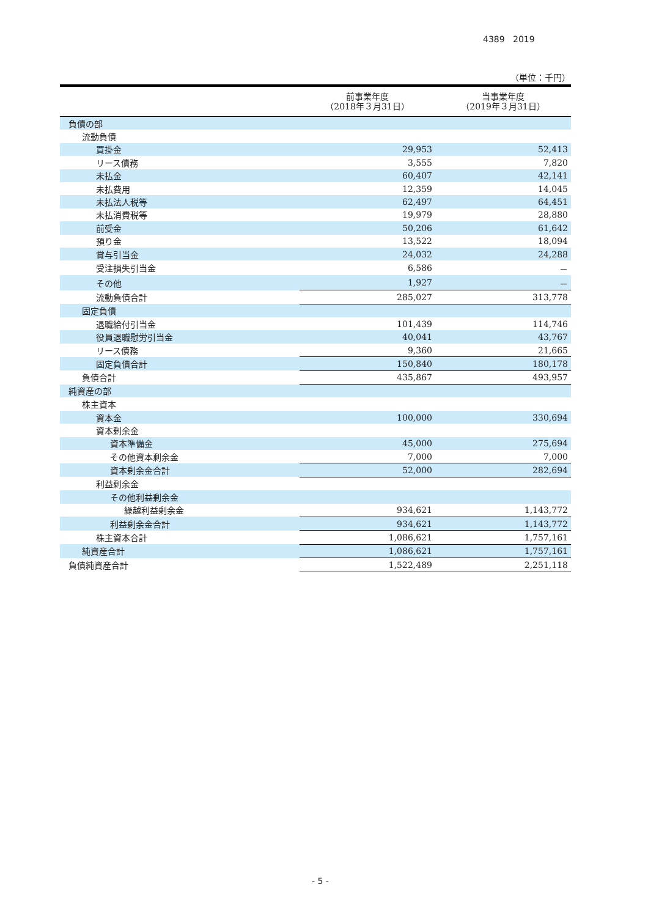4389 2019
（単位：千円）
| | 前事業年度 （2018年３月31日） | 当事業年度 （2019年３月31日） |
| --- | --- | --- |
| 負債の部 | | |
| 流動負債 | | |
| 買掛金 | 29,953 | 52,413 |
| リース債務 | 3,555 | 7,820 |
| 未払金 | 60,407 | 42,141 |
| 未払費用 | 12,359 | 14,045 |
| 未払法人税等 | 62,497 | 64,451 |
| 未払消費税等 | 19,979 | 28,880 |
| 前受金 | 50,206 | 61,642 |
| 預り金 | 13,522 | 18,094 |
| 賞与引当金 | 24,032 | 24,288 |
| 受注損失引当金 | 6,586 | － |
| その他 | 1,927 | － |
| 流動負債合計 | 285,027 | 313,778 |
| 固定負債 | | |
| 退職給付引当金 | 101,439 | 114,746 |
| 役員退職慰労引当金 | 40,041 | 43,767 |
| リース債務 | 9,360 | 21,665 |
| 固定負債合計 | 150,840 | 180,178 |
| 負債合計 | 435,867 | 493,957 |
| 純資産の部 | | |
| 株主資本 | | |
| 資本金 | 100,000 | 330,694 |
| 資本剰余金 | | |
| 資本準備金 | 45,000 | 275,694 |
| その他資本剰余金 | 7,000 | 7,000 |
| 資本剰余金合計 | 52,000 | 282,694 |
| 利益剰余金 | | |
| その他利益剰余金 | | |
| 繰越利益剰余金 | 934,621 | 1,143,772 |
| 利益剰余金合計 | 934,621 | 1,143,772 |
| 株主資本合計 | 1,086,621 | 1,757,161 |
| 純資産合計 | 1,086,621 | 1,757,161 |
| 負債純資産合計 | 1,522,489 | 2,251,118 |
- 5 -